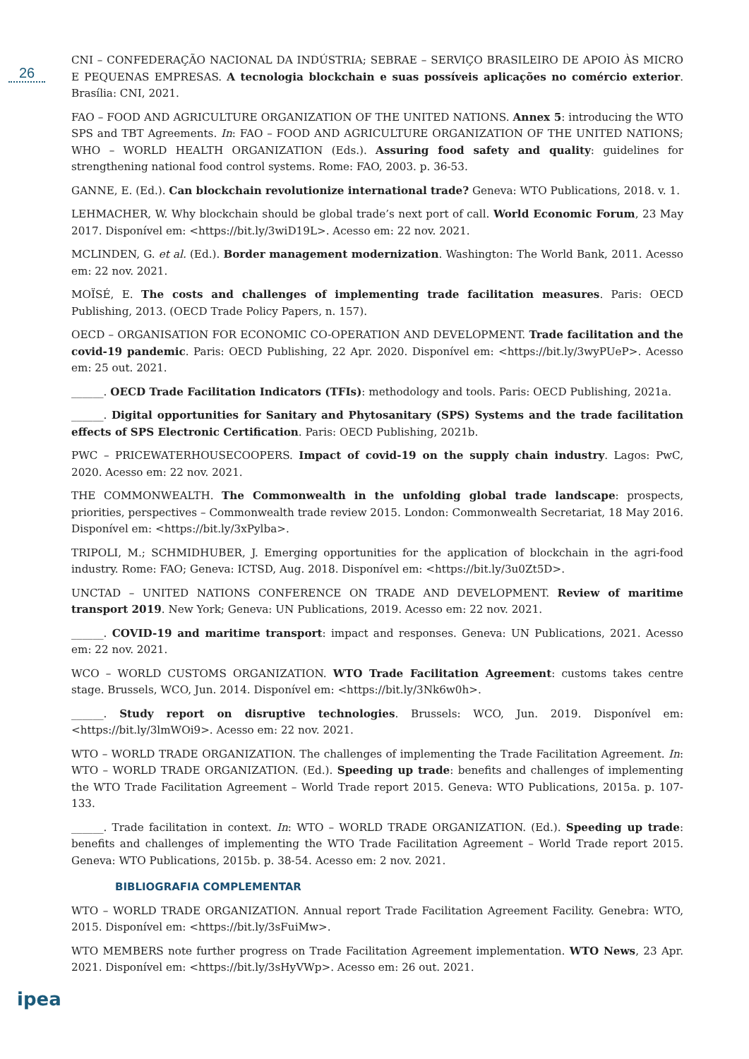26
CNI – CONFEDERAÇÃO NACIONAL DA INDÚSTRIA; SEBRAE – SERVIÇO BRASILEIRO DE APOIO ÀS MICRO E PEQUENAS EMPRESAS. A tecnologia blockchain e suas possíveis aplicações no comércio exterior. Brasília: CNI, 2021.
FAO – FOOD AND AGRICULTURE ORGANIZATION OF THE UNITED NATIONS. Annex 5: introducing the WTO SPS and TBT Agreements. In: FAO – FOOD AND AGRICULTURE ORGANIZATION OF THE UNITED NATIONS; WHO – WORLD HEALTH ORGANIZATION (Eds.). Assuring food safety and quality: guidelines for strengthening national food control systems. Rome: FAO, 2003. p. 36-53.
GANNE, E. (Ed.). Can blockchain revolutionize international trade? Geneva: WTO Publications, 2018. v. 1.
LEHMACHER, W. Why blockchain should be global trade’s next port of call. World Economic Forum, 23 May 2017. Disponível em: <https://bit.ly/3wiD19L>. Acesso em: 22 nov. 2021.
MCLINDEN, G. et al. (Ed.). Border management modernization. Washington: The World Bank, 2011. Acesso em: 22 nov. 2021.
MOÏSÉ, E. The costs and challenges of implementing trade facilitation measures. Paris: OECD Publishing, 2013. (OECD Trade Policy Papers, n. 157).
OECD – ORGANISATION FOR ECONOMIC CO-OPERATION AND DEVELOPMENT. Trade facilitation and the covid-19 pandemic. Paris: OECD Publishing, 22 Apr. 2020. Disponível em: <https://bit.ly/3wyPUeP>. Acesso em: 25 out. 2021.
______. OECD Trade Facilitation Indicators (TFIs): methodology and tools. Paris: OECD Publishing, 2021a.
______. Digital opportunities for Sanitary and Phytosanitary (SPS) Systems and the trade facilitation effects of SPS Electronic Certification. Paris: OECD Publishing, 2021b.
PWC – PRICEWATERHOUSECOOPERS. Impact of covid-19 on the supply chain industry. Lagos: PwC, 2020. Acesso em: 22 nov. 2021.
THE COMMONWEALTH. The Commonwealth in the unfolding global trade landscape: prospects, priorities, perspectives – Commonwealth trade review 2015. London: Commonwealth Secretariat, 18 May 2016. Disponível em: <https://bit.ly/3xPylba>.
TRIPOLI, M.; SCHMIDHUBER, J. Emerging opportunities for the application of blockchain in the agri-food industry. Rome: FAO; Geneva: ICTSD, Aug. 2018. Disponível em: <https://bit.ly/3u0Zt5D>.
UNCTAD – UNITED NATIONS CONFERENCE ON TRADE AND DEVELOPMENT. Review of maritime transport 2019. New York; Geneva: UN Publications, 2019. Acesso em: 22 nov. 2021.
______. COVID-19 and maritime transport: impact and responses. Geneva: UN Publications, 2021. Acesso em: 22 nov. 2021.
WCO – WORLD CUSTOMS ORGANIZATION. WTO Trade Facilitation Agreement: customs takes centre stage. Brussels, WCO, Jun. 2014. Disponível em: <https://bit.ly/3Nk6w0h>.
______. Study report on disruptive technologies. Brussels: WCO, Jun. 2019. Disponível em: <https://bit.ly/3lmWOi9>. Acesso em: 22 nov. 2021.
WTO – WORLD TRADE ORGANIZATION. The challenges of implementing the Trade Facilitation Agreement. In: WTO – WORLD TRADE ORGANIZATION. (Ed.). Speeding up trade: benefits and challenges of implementing the WTO Trade Facilitation Agreement – World Trade report 2015. Geneva: WTO Publications, 2015a. p. 107-133.
______. Trade facilitation in context. In: WTO – WORLD TRADE ORGANIZATION. (Ed.). Speeding up trade: benefits and challenges of implementing the WTO Trade Facilitation Agreement – World Trade report 2015. Geneva: WTO Publications, 2015b. p. 38-54. Acesso em: 2 nov. 2021.
BIBLIOGRAFIA COMPLEMENTAR
WTO – WORLD TRADE ORGANIZATION. Annual report Trade Facilitation Agreement Facility. Genebra: WTO, 2015. Disponível em: <https://bit.ly/3sFuiMw>.
WTO MEMBERS note further progress on Trade Facilitation Agreement implementation. WTO News, 23 Apr. 2021. Disponível em: <https://bit.ly/3sHyVWp>. Acesso em: 26 out. 2021.
ipea